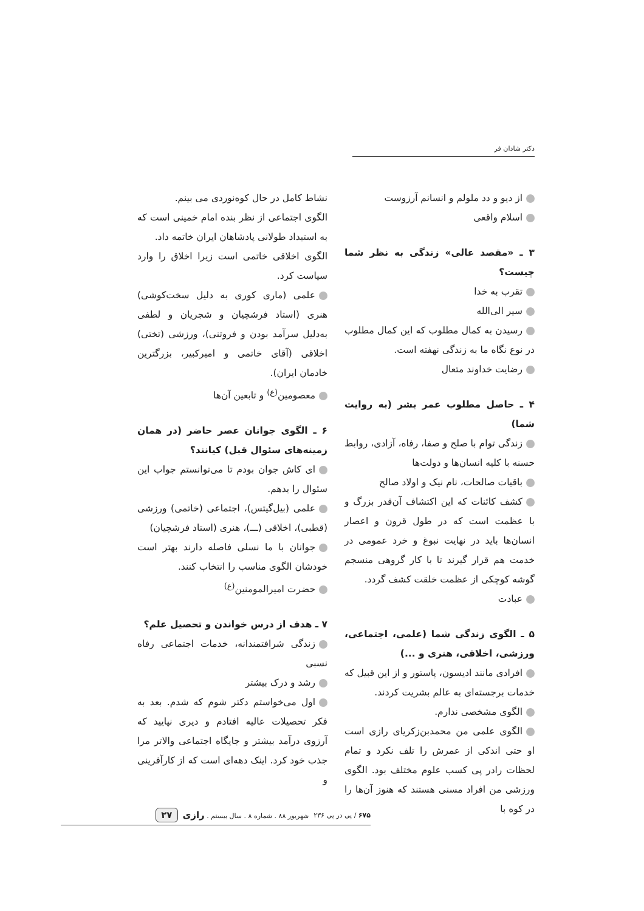دکتر شادان فر
از دیو و دد ملولم و انسانم آرزوست
اسلام واقعی
۳ ـ «مقصد عالی» زندگی به نظر شما چیست؟
تقرب به خدا
سیر الی‌الله
رسیدن به کمال مطلوب که این کمال مطلوب در نوع نگاه ما به زندگی نهفته است.
رضایت خداوند متعال
۴ ـ حاصل مطلوب عمر بشر (به روایت شما)
زندگی توام با صلح و صفا، رفاه، آزادی، روابط حسنه با کلیه انسان‌ها و دولت‌ها
باقیات صالحات، نام نیک و اولاد صالح
کشف کائنات که این اکتشاف آن‌قدر بزرگ و با عظمت است که در طول قرون و اعصار انسان‌ها باید در نهایت نبوغ و خرد عمومی در خدمت هم قرار گیرند تا با کار گروهی منسجم گوشه کوچکی از عظمت خلقت کشف گردد.
عبادت
۵ ـ الگوی زندگی شما (علمی، اجتماعی، ورزشی، اخلاقی، هنری و ...)
افرادی مانند ادیسون، پاستور و از این قبیل که خدمات برجسته‌ای به عالم بشریت کردند.
الگوی مشخصی ندارم.
الگوی علمی من محمدبن‌زکریای رازی است او حتی اندکی از عمرش را تلف نکرد و تمام لحظات رادر پی کسب علوم مختلف بود. الگوی ورزشی من افراد مسنی هستند که هنوز آن‌ها را در کوه با
نشاط کامل در حال کوه‌نوردی می بینم.
الگوی اجتماعی از نظر بنده امام خمینی است که به استبداد طولانی پادشاهان ایران خاتمه داد.
الگوی اخلاقی خاتمی است زیرا اخلاق را وارد سیاست کرد.
علمی (ماری کوری به دلیل سخت‌کوشی) هنری (استاد فرشچیان و شجریان و لطفی به‌دلیل سرآمد بودن و فروتنی)، ورزشی (تختی) اخلاقی (آقای خاتمی و امیرکبیر، بزرگترین خادمان ایران).
معصومین<sup>(ع)</sup> و تابعین آن‌ها
۶ ـ الگوی جوانان عصر حاضر (در همان زمینه‌های سئوال قبل) کیانند؟
ای کاش جوان بودم تا می‌توانستم جواب این سئوال را بدهم.
علمی (بیل‌گیتس)، اجتماعی (خاتمی) ورزشی (قطبی)، اخلاقی (ـــ)، هنری (استاد فرشچیان)
جوانان با ما نسلی فاصله دارند بهتر است خودشان الگوی مناسب را انتخاب کنند.
حضرت امیرالمومنین<sup>(ع)</sup>
۷ ـ هدف از درس خواندن و تحصیل علم؟
زندگی شرافتمندانه، خدمات اجتماعی رفاه نسبی
رشد و درک بیشتر
اول می‌خواستم دکتر شوم که شدم. بعد به فکر تحصیلات عالیه افتادم و دیری نپایید که آرزوی درآمد بیشتر و جایگاه اجتماعی والاتر مرا جذب خود کرد. اینک دهه‌ای است که از کارآفرینی و
۶۷۵ / پی در پی ۲۳۶ شهریور ۸۸ . شماره ۸ . سال بیستم . رازی ۲۷